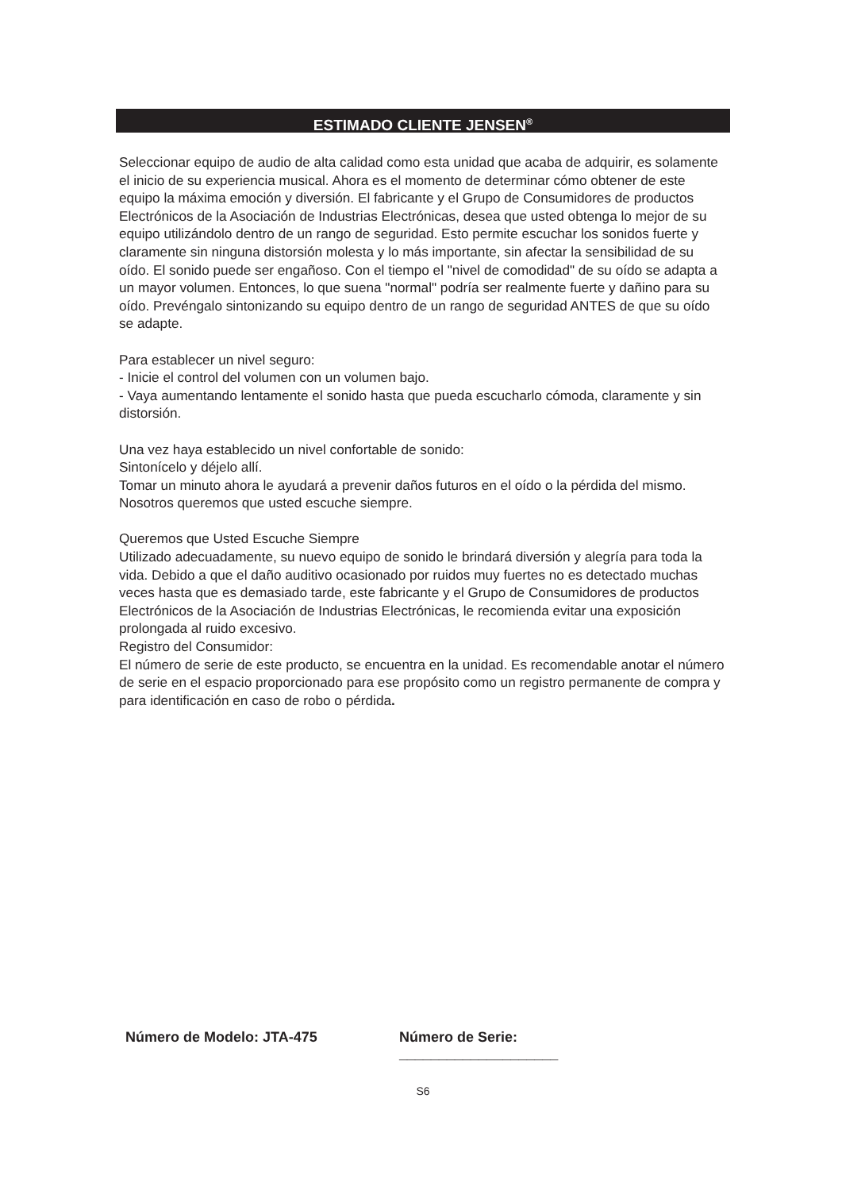ESTIMADO CLIENTE JENSEN<sup>®</sup>
Seleccionar equipo de audio de alta calidad como esta unidad que acaba de adquirir, es solamente el inicio de su experiencia musical. Ahora es el momento de determinar cómo obtener de este equipo la máxima emoción y diversión. El fabricante y el Grupo de Consumidores de productos Electrónicos de la Asociación de Industrias Electrónicas, desea que usted obtenga lo mejor de su equipo utilizándolo dentro de un rango de seguridad. Esto permite escuchar los sonidos fuerte y claramente sin ninguna distorsión molesta y lo más importante, sin afectar la sensibilidad de su oído. El sonido puede ser engañoso. Con el tiempo el "nivel de comodidad" de su oído se adapta a un mayor volumen. Entonces, lo que suena "normal" podría ser realmente fuerte y dañino para su oído. Prevéngalo sintonizando su equipo dentro de un rango de seguridad ANTES de que su oído se adapte.
Para establecer un nivel seguro:
- Inicie el control del volumen con un volumen bajo.
- Vaya aumentando lentamente el sonido hasta que pueda escucharlo cómoda, claramente y sin distorsión.
Una vez haya establecido un nivel confortable de sonido:
Sintonícelo y déjelo allí.
Tomar un minuto ahora le ayudará a prevenir daños futuros en el oído o la pérdida del mismo. Nosotros queremos que usted escuche siempre.
Queremos que Usted Escuche Siempre
Utilizado adecuadamente, su nuevo equipo de sonido le brindará diversión y alegría para toda la vida. Debido a que el daño auditivo ocasionado por ruidos muy fuertes no es detectado muchas veces hasta que es demasiado tarde, este fabricante y el Grupo de Consumidores de productos Electrónicos de la Asociación de Industrias Electrónicas, le recomienda evitar una exposición prolongada al ruido excesivo.
Registro del Consumidor:
El número de serie de este producto, se encuentra en la unidad. Es recomendable anotar el número de serie en el espacio proporcionado para ese propósito como un registro permanente de compra y para identificación en caso de robo o pérdida.
Número de Modelo: JTA-475 Número de Serie: ____________________
S6